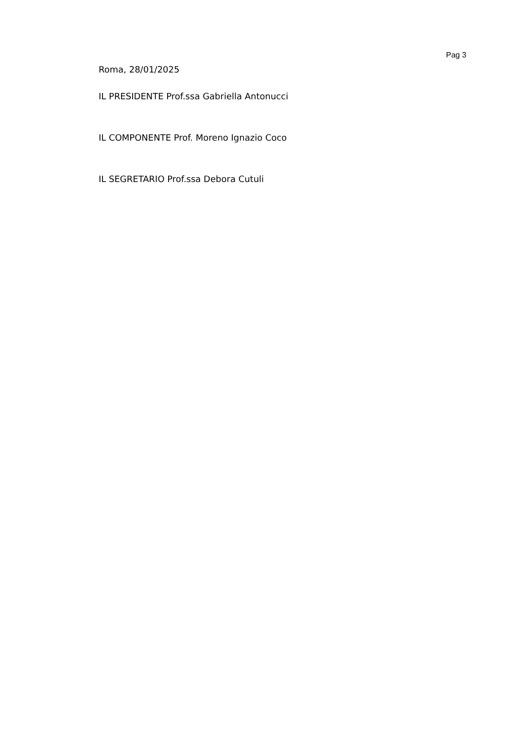Pag 3
Roma, 28/01/2025
IL PRESIDENTE Prof.ssa Gabriella Antonucci
IL COMPONENTE Prof. Moreno Ignazio Coco
IL SEGRETARIO Prof.ssa Debora Cutuli